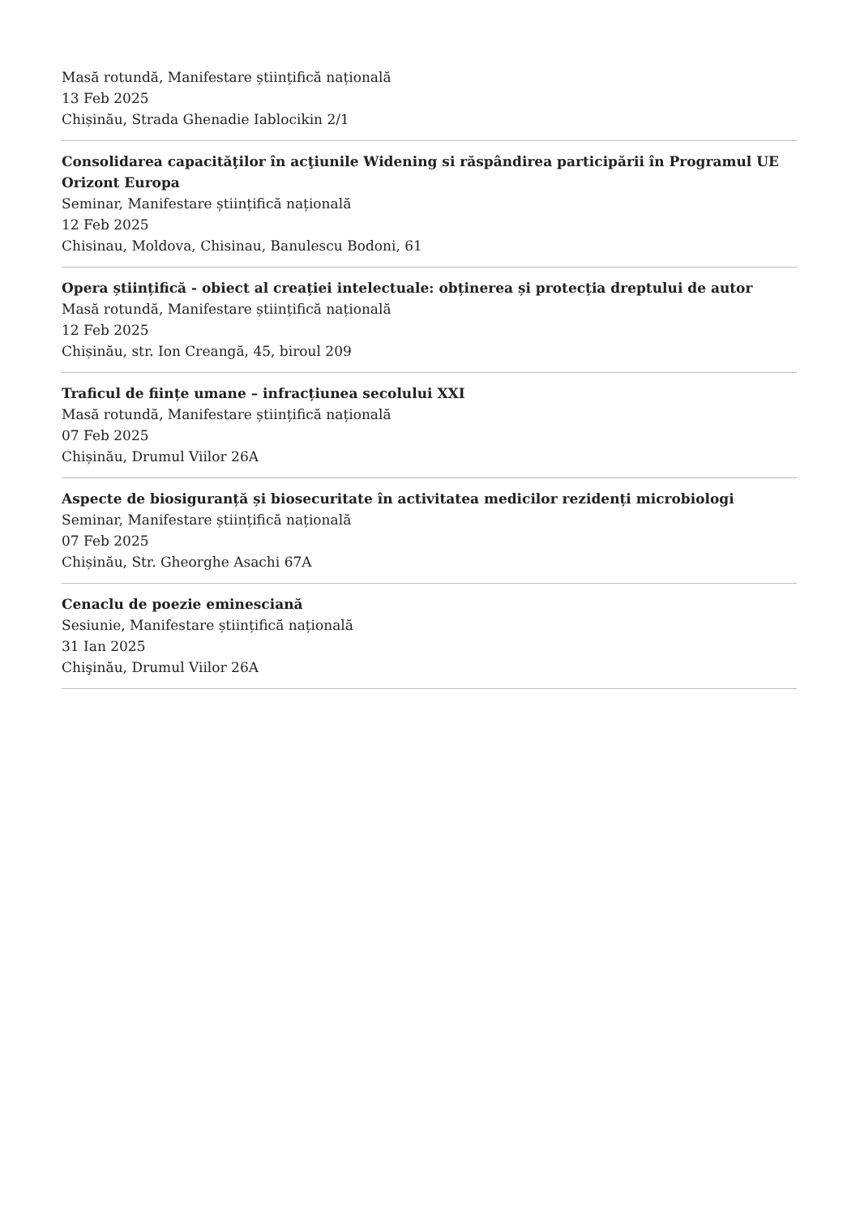Masă rotundă, Manifestare științifică națională
13 Feb 2025
Chișinău, Strada Ghenadie Iablocikin 2/1
Consolidarea capacităţilor în acţiunile Widening si răspândirea participării în Programul UE Orizont Europa
Seminar, Manifestare științifică națională
12 Feb 2025
Chisinau, Moldova, Chisinau, Banulescu Bodoni, 61
Opera științifică - obiect al creației intelectuale: obținerea și protecția dreptului de autor
Masă rotundă, Manifestare științifică națională
12 Feb 2025
Chișinău, str. Ion Creangă, 45, biroul 209
Traficul de ființe umane – infracțiunea secolului XXI
Masă rotundă, Manifestare științifică națională
07 Feb 2025
Chișinău, Drumul Viilor 26A
Aspecte de biosiguranță și biosecuritate în activitatea medicilor rezidenți microbiologi
Seminar, Manifestare științifică națională
07 Feb 2025
Chișinău, Str. Gheorghe Asachi 67A
Cenaclu de poezie eminesciană
Sesiunie, Manifestare științifică națională
31 Ian 2025
Chişinău, Drumul Viilor 26A